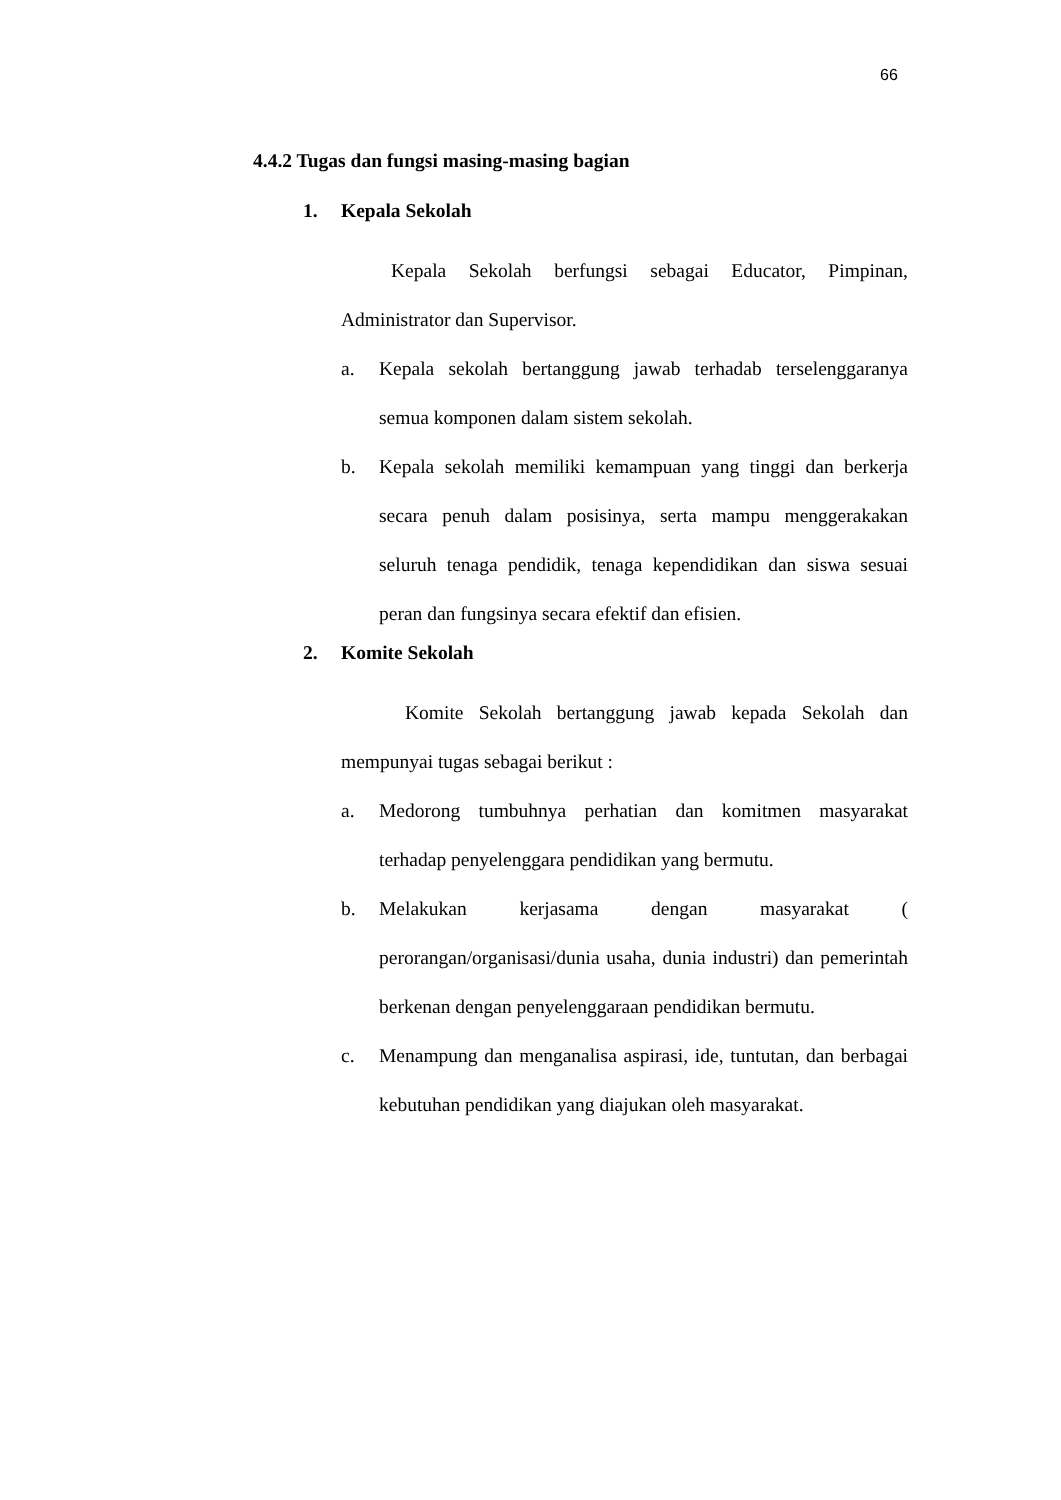66
4.4.2 Tugas dan fungsi masing-masing bagian
1. Kepala Sekolah
Kepala Sekolah berfungsi sebagai Educator, Pimpinan, Administrator dan Supervisor.
a. Kepala sekolah bertanggung jawab terhadab terselenggaranya semua komponen dalam sistem sekolah.
b. Kepala sekolah memiliki kemampuan yang tinggi dan berkerja secara penuh dalam posisinya, serta mampu menggerakakan seluruh tenaga pendidik, tenaga kependidikan dan siswa sesuai peran dan fungsinya secara efektif dan efisien.
2. Komite Sekolah
Komite Sekolah bertanggung jawab kepada Sekolah dan mempunyai tugas sebagai berikut :
a. Medorong tumbuhnya perhatian dan komitmen masyarakat terhadap penyelenggara pendidikan yang bermutu.
b. Melakukan kerjasama dengan masyarakat ( perorangan/organisasi/dunia usaha, dunia industri) dan pemerintah berkenan dengan penyelenggaraan pendidikan bermutu.
c. Menampung dan menganalisa aspirasi, ide, tuntutan, dan berbagai kebutuhan pendidikan yang diajukan oleh masyarakat.